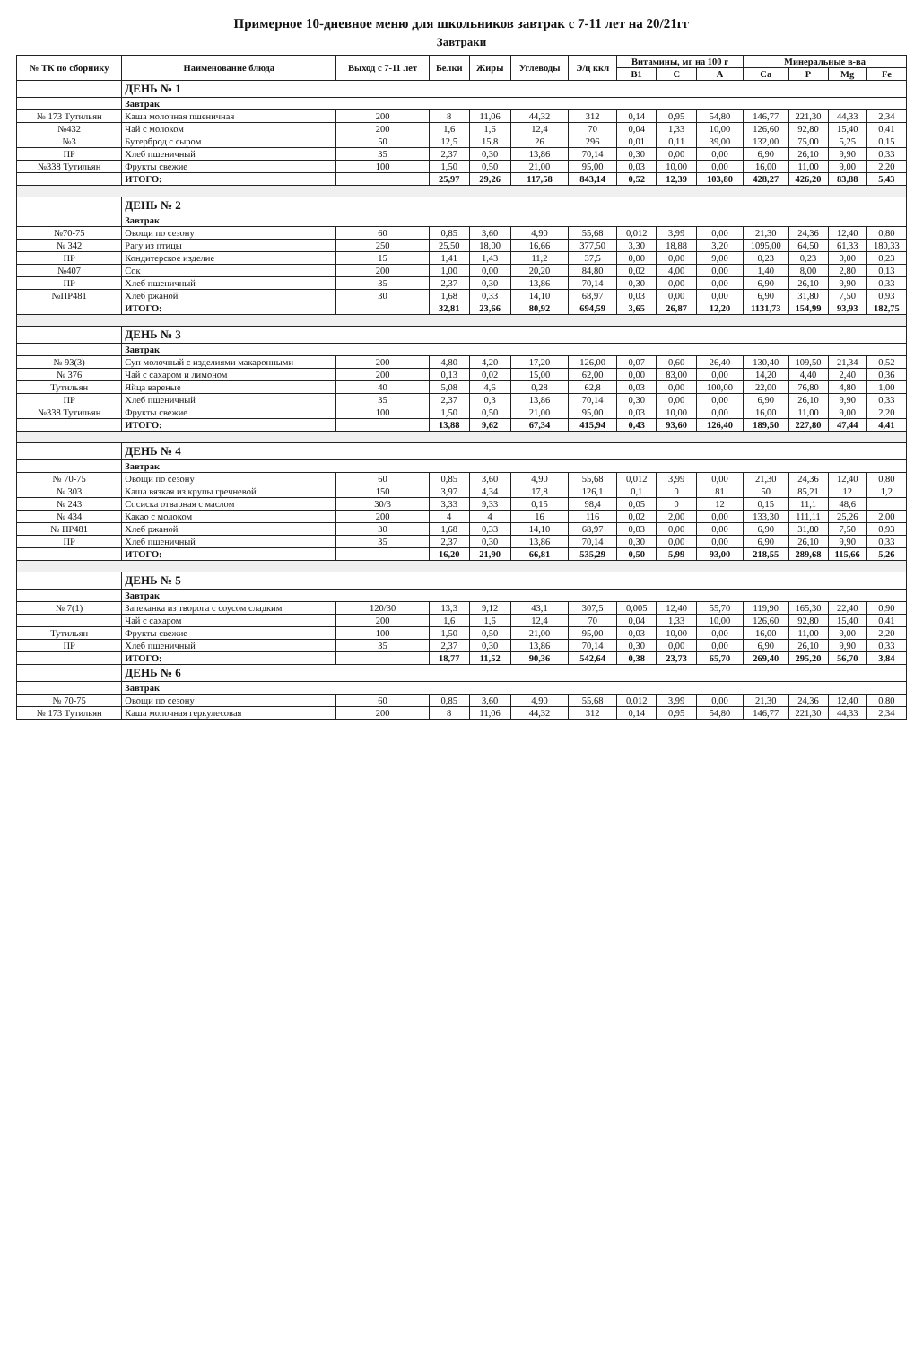Примерное 10-дневное меню для школьников завтрак с 7-11 лет на 20/21гг
Завтраки
| № ТК по сборнику | Наименование блюда | Выход с 7-11 лет | Белки | Жиры | Углеводы | Э/ц ккл | Витамины, мг на 100 г | | | Минеральные в-ва | | | |
| --- | --- | --- | --- | --- | --- | --- | --- | --- | --- | --- | --- | --- | --- |
| | | | | | | | B1 | C | A | Ca | P | Mg | Fe |
| | ДЕНЬ № 1 | | | | | | | | | | | | |
| | Завтрак | | | | | | | | | | | | |
| № 173 Тутильян | Каша молочная пшеничная | 200 | 8 | 11,06 | 44,32 | 312 | 0,14 | 0,95 | 54,80 | 146,77 | 221,30 | 44,33 | 2,34 |
| №432 | Чай с молоком | 200 | 1,6 | 1,6 | 12,4 | 70 | 0,04 | 1,33 | 10,00 | 126,60 | 92,80 | 15,40 | 0,41 |
| №3 | Бутерброд с сыром | 50 | 12,5 | 15,8 | 26 | 296 | 0,01 | 0,11 | 39,00 | 132,00 | 75,00 | 5,25 | 0,15 |
| ПР | Хлеб пшеничный | 35 | 2,37 | 0,30 | 13,86 | 70,14 | 0,30 | 0,00 | 0,00 | 6,90 | 26,10 | 9,90 | 0,33 |
| №338 Тутильян | Фрукты свежие | 100 | 1,50 | 0,50 | 21,00 | 95,00 | 0,03 | 10,00 | 0,00 | 16,00 | 11,00 | 9,00 | 2,20 |
| | ИТОГО: | | 25,97 | 29,26 | 117,58 | 843,14 | 0,52 | 12,39 | 103,80 | 428,27 | 426,20 | 83,88 | 5,43 |
| | ДЕНЬ № 2 | | | | | | | | | | | | |
| | Завтрак | | | | | | | | | | | | |
| №70-75 | Овощи по сезону | 60 | 0,85 | 3,60 | 4,90 | 55,68 | 0,012 | 3,99 | 0,00 | 21,30 | 24,36 | 12,40 | 0,80 |
| № 342 | Рагу из птицы | 250 | 25,50 | 18,00 | 16,66 | 377,50 | 3,30 | 18,88 | 3,20 | 1095,00 | 64,50 | 61,33 | 180,33 |
| ПР | Кондитерское изделие | 15 | 1,41 | 1,43 | 11,2 | 37,5 | 0,00 | 0,00 | 9,00 | 0,23 | 0,23 | 0,00 | 0,23 |
| №407 | Сок | 200 | 1,00 | 0,00 | 20,20 | 84,80 | 0,02 | 4,00 | 0,00 | 1,40 | 8,00 | 2,80 | 0,13 |
| ПР | Хлеб пшеничный | 35 | 2,37 | 0,30 | 13,86 | 70,14 | 0,30 | 0,00 | 0,00 | 6,90 | 26,10 | 9,90 | 0,33 |
| №ПР481 | Хлеб ржаной | 30 | 1,68 | 0,33 | 14,10 | 68,97 | 0,03 | 0,00 | 0,00 | 6,90 | 31,80 | 7,50 | 0,93 |
| | ИТОГО: | | 32,81 | 23,66 | 80,92 | 694,59 | 3,65 | 26,87 | 12,20 | 1131,73 | 154,99 | 93,93 | 182,75 |
| | ДЕНЬ № 3 | | | | | | | | | | | | |
| | Завтрак | | | | | | | | | | | | |
| № 93(3) | Суп молочный с изделиями макаронными | 200 | 4,80 | 4,20 | 17,20 | 126,00 | 0,07 | 0,60 | 26,40 | 130,40 | 109,50 | 21,34 | 0,52 |
| № 376 | Чай с сахаром и лимоном | 200 | 0,13 | 0,02 | 15,00 | 62,00 | 0,00 | 83,00 | 0,00 | 14,20 | 4,40 | 2,40 | 0,36 |
| Тутильян | Яйца вареные | 40 | 5,08 | 4,6 | 0,28 | 62,8 | 0,03 | 0,00 | 100,00 | 22,00 | 76,80 | 4,80 | 1,00 |
| ПР | Хлеб пшеничный | 35 | 2,37 | 0,3 | 13,86 | 70,14 | 0,30 | 0,00 | 0,00 | 6,90 | 26,10 | 9,90 | 0,33 |
| №338 Тутильян | Фрукты свежие | 100 | 1,50 | 0,50 | 21,00 | 95,00 | 0,03 | 10,00 | 0,00 | 16,00 | 11,00 | 9,00 | 2,20 |
| | ИТОГО: | | 13,88 | 9,62 | 67,34 | 415,94 | 0,43 | 93,60 | 126,40 | 189,50 | 227,80 | 47,44 | 4,41 |
| | ДЕНЬ № 4 | | | | | | | | | | | | |
| | Завтрак | | | | | | | | | | | | |
| № 70-75 | Овощи по сезону | 60 | 0,85 | 3,60 | 4,90 | 55,68 | 0,012 | 3,99 | 0,00 | 21,30 | 24,36 | 12,40 | 0,80 |
| № 303 | Каша вязкая из крупы гречневой | 150 | 3,97 | 4,34 | 17,8 | 126,1 | 0,1 | 0 | 81 | 50 | 85,21 | 12 | 1,2 |
| № 243 | Сосиска отварная с маслом | 30/3 | 3,33 | 9,33 | 0,15 | 98,4 | 0,05 | 0 | 12 | 0,15 | 11,1 | 48,6 | |
| № 434 | Какао с молоком | 200 | 4 | 4 | 16 | 116 | 0,02 | 2,00 | 0,00 | 133,30 | 111,11 | 25,26 | 2,00 |
| № ПР481 | Хлеб ржаной | 30 | 1,68 | 0,33 | 14,10 | 68,97 | 0,03 | 0,00 | 0,00 | 6,90 | 31,80 | 7,50 | 0,93 |
| ПР | Хлеб пшеничный | 35 | 2,37 | 0,30 | 13,86 | 70,14 | 0,30 | 0,00 | 0,00 | 6,90 | 26,10 | 9,90 | 0,33 |
| | ИТОГО: | | 16,20 | 21,90 | 66,81 | 535,29 | 0,50 | 5,99 | 93,00 | 218,55 | 289,68 | 115,66 | 5,26 |
| | ДЕНЬ № 5 | | | | | | | | | | | | |
| | Завтрак | | | | | | | | | | | | |
| № 7(1) | Запеканка из творога с соусом сладким | 120/30 | 13,3 | 9,12 | 43,1 | 307,5 | 0,005 | 12,40 | 55,70 | 119,90 | 165,30 | 22,40 | 0,90 |
| | Чай с сахаром | 200 | 1,6 | 1,6 | 12,4 | 70 | 0,04 | 1,33 | 10,00 | 126,60 | 92,80 | 15,40 | 0,41 |
| Тутильян | Фрукты свежие | 100 | 1,50 | 0,50 | 21,00 | 95,00 | 0,03 | 10,00 | 0,00 | 16,00 | 11,00 | 9,00 | 2,20 |
| ПР | Хлеб пшеничный | 35 | 2,37 | 0,30 | 13,86 | 70,14 | 0,30 | 0,00 | 0,00 | 6,90 | 26,10 | 9,90 | 0,33 |
| | ИТОГО: | | 18,77 | 11,52 | 90,36 | 542,64 | 0,38 | 23,73 | 65,70 | 269,40 | 295,20 | 56,70 | 3,84 |
| | ДЕНЬ № 6 | | | | | | | | | | | | |
| | Завтрак | | | | | | | | | | | | |
| № 70-75 | Овощи по сезону | 60 | 0,85 | 3,60 | 4,90 | 55,68 | 0,012 | 3,99 | 0,00 | 21,30 | 24,36 | 12,40 | 0,80 |
| № 173 Тутильян | Каша молочная геркулесовая | 200 | 8 | 11,06 | 44,32 | 312 | 0,14 | 0,95 | 54,80 | 146,77 | 221,30 | 44,33 | 2,34 |